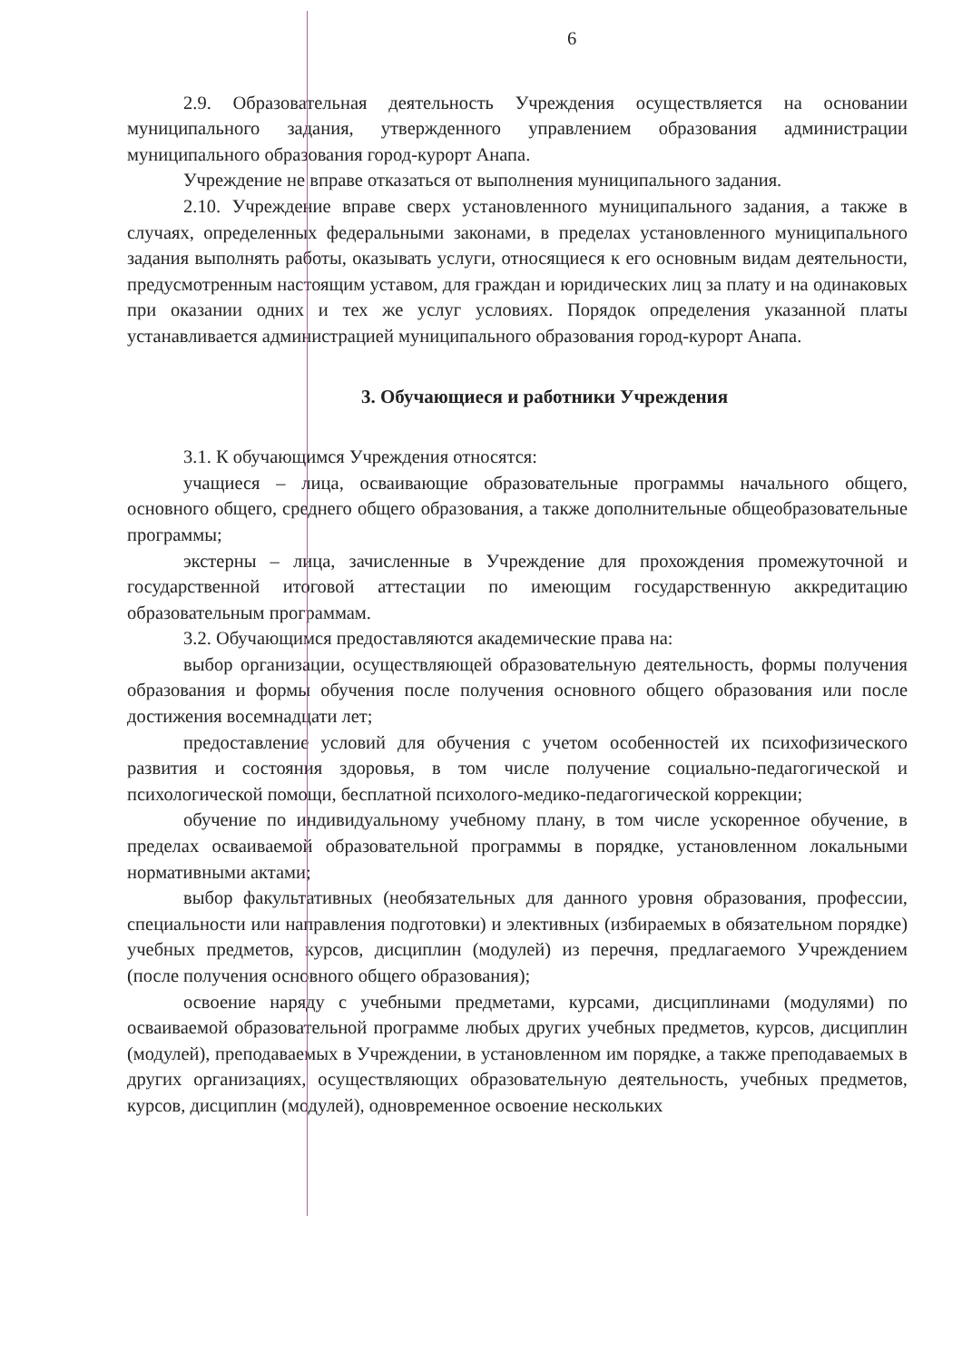6
2.9. Образовательная деятельность Учреждения осуществляется на основании муниципального задания, утвержденного управлением образования администрации муниципального образования город-курорт Анапа.
Учреждение не вправе отказаться от выполнения муниципального задания.
2.10. Учреждение вправе сверх установленного муниципального задания, а также в случаях, определенных федеральными законами, в пределах установленного муниципального задания выполнять работы, оказывать услуги, относящиеся к его основным видам деятельности, предусмотренным настоящим уставом, для граждан и юридических лиц за плату и на одинаковых при оказании одних и тех же услуг условиях. Порядок определения указанной платы устанавливается администрацией муниципального образования город-курорт Анапа.
3. Обучающиеся и работники Учреждения
3.1. К обучающимся Учреждения относятся:
учащиеся – лица, осваивающие образовательные программы начального общего, основного общего, среднего общего образования, а также дополнительные общеобразовательные программы;
экстерны – лица, зачисленные в Учреждение для прохождения промежуточной и государственной итоговой аттестации по имеющим государственную аккредитацию образовательным программам.
3.2. Обучающимся предоставляются академические права на:
выбор организации, осуществляющей образовательную деятельность, формы получения образования и формы обучения после получения основного общего образования или после достижения восемнадцати лет;
предоставление условий для обучения с учетом особенностей их психофизического развития и состояния здоровья, в том числе получение социально-педагогической и психологической помощи, бесплатной психолого-медико-педагогической коррекции;
обучение по индивидуальному учебному плану, в том числе ускоренное обучение, в пределах осваиваемой образовательной программы в порядке, установленном локальными нормативными актами;
выбор факультативных (необязательных для данного уровня образования, профессии, специальности или направления подготовки) и элективных (избираемых в обязательном порядке) учебных предметов, курсов, дисциплин (модулей) из перечня, предлагаемого Учреждением (после получения основного общего образования);
освоение наряду с учебными предметами, курсами, дисциплинами (модулями) по осваиваемой образовательной программе любых других учебных предметов, курсов, дисциплин (модулей), преподаваемых в Учреждении, в установленном им порядке, а также преподаваемых в других организациях, осуществляющих образовательную деятельность, учебных предметов, курсов, дисциплин (модулей), одновременное освоение нескольких